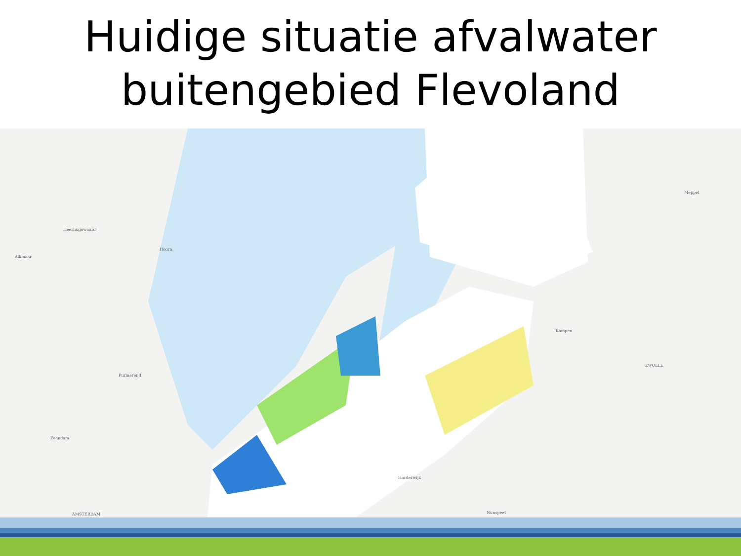Huidige situatie afvalwater
buitengebied Flevoland
Heerhugowaard
Alkmaar
Hoorn
Purmerend
Zaandam
AMSTERDAM
Meppel
Kampen
ZWOLLE
Nunspeet
Harderwijk